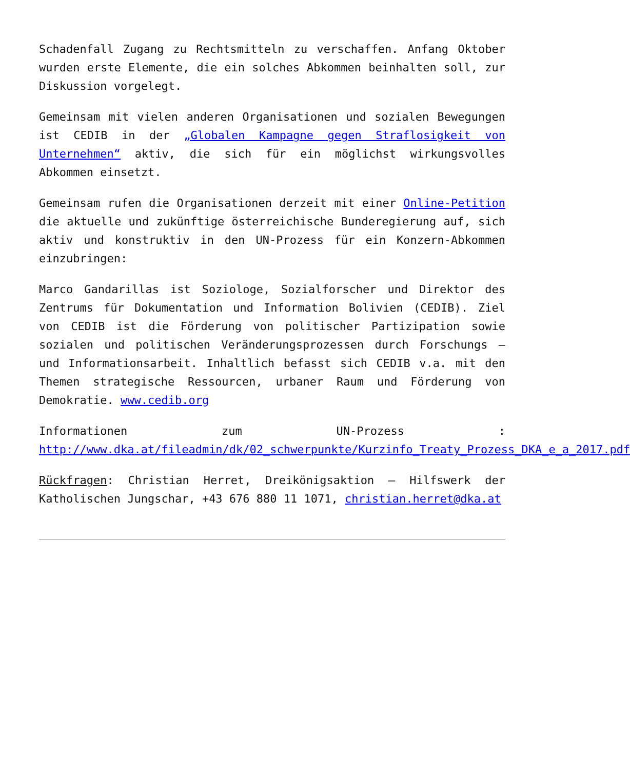Schadenfall Zugang zu Rechtsmitteln zu verschaffen. Anfang Oktober wurden erste Elemente, die ein solches Abkommen beinhalten soll, zur Diskussion vorgelegt.
Gemeinsam mit vielen anderen Organisationen und sozialen Bewegungen ist CEDIB in der „Globalen Kampagne gegen Straflosigkeit von Unternehmen“ aktiv, die sich für ein möglichst wirkungsvolles Abkommen einsetzt.
Gemeinsam rufen die Organisationen derzeit mit einer Online-Petition die aktuelle und zukünftige österreichische Bunderegierung auf, sich aktiv und konstruktiv in den UN-Prozess für ein Konzern-Abkommen einzubringen:
Marco Gandarillas ist Soziologe, Sozialforscher und Direktor des Zentrums für Dokumentation und Information Bolivien (CEDIB). Ziel von CEDIB ist die Förderung von politischer Partizipation sowie sozialen und politischen Veränderungsprozessen durch Forschungs – und Informationsarbeit. Inhaltlich befasst sich CEDIB v.a. mit den Themen strategische Ressourcen, urbaner Raum und Förderung von Demokratie. www.cedib.org
Informationen zum UN-Prozess : http://www.dka.at/fileadmin/dk/02_schwerpunkte/Kurzinfo_Treaty_Prozess_DKA_e_a_2017.pdf
Rückfragen: Christian Herret, Dreikönigsaktion – Hilfswerk der Katholischen Jungschar, +43 676 880 11 1071, christian.herret@dka.at